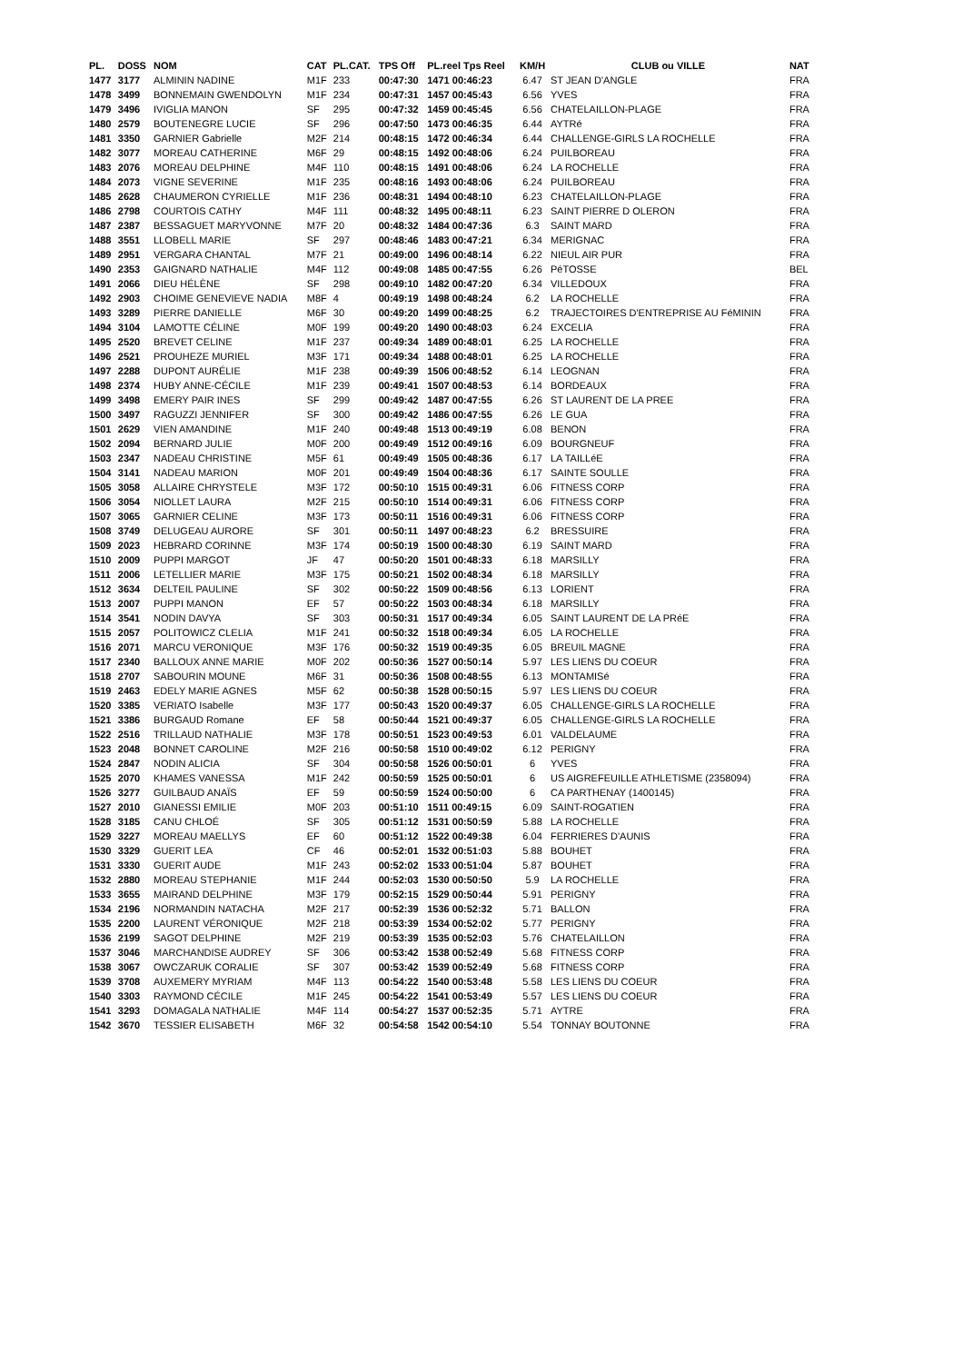| PL. | DOSS | NOM | CAT | PL.CAT. | TPS Off | PL.reel Tps Reel | KM/H | CLUB ou VILLE | NAT |
| --- | --- | --- | --- | --- | --- | --- | --- | --- | --- |
| 1477 | 3177 | ALMININ NADINE | M1F | 233 | 00:47:30 | 1471 00:46:23 | 6.47 | ST JEAN D'ANGLE | FRA |
| 1478 | 3499 | BONNEMAIN GWENDOLYN | M1F | 234 | 00:47:31 | 1457 00:45:43 | 6.56 | YVES | FRA |
| 1479 | 3496 | IVIGLIA MANON | SF | 295 | 00:47:32 | 1459 00:45:45 | 6.56 | CHATELAILLON-PLAGE | FRA |
| 1480 | 2579 | BOUTENEGRE LUCIE | SF | 296 | 00:47:50 | 1473 00:46:35 | 6.44 | AYTRé | FRA |
| 1481 | 3350 | GARNIER Gabrielle | M2F | 214 | 00:48:15 | 1472 00:46:34 | 6.44 | CHALLENGE-GIRLS LA ROCHELLE | FRA |
| 1482 | 3077 | MOREAU CATHERINE | M6F | 29 | 00:48:15 | 1492 00:48:06 | 6.24 | PUILBOREAU | FRA |
| 1483 | 2076 | MOREAU DELPHINE | M4F | 110 | 00:48:15 | 1491 00:48:06 | 6.24 | LA ROCHELLE | FRA |
| 1484 | 2073 | VIGNE SEVERINE | M1F | 235 | 00:48:16 | 1493 00:48:06 | 6.24 | PUILBOREAU | FRA |
| 1485 | 2628 | CHAUMERON CYRIELLE | M1F | 236 | 00:48:31 | 1494 00:48:10 | 6.23 | CHATELAILLON-PLAGE | FRA |
| 1486 | 2798 | COURTOIS CATHY | M4F | 111 | 00:48:32 | 1495 00:48:11 | 6.23 | SAINT PIERRE D OLERON | FRA |
| 1487 | 2387 | BESSAGUET MARYVONNE | M7F | 20 | 00:48:32 | 1484 00:47:36 | 6.3 | SAINT MARD | FRA |
| 1488 | 3551 | LLOBELL MARIE | SF | 297 | 00:48:46 | 1483 00:47:21 | 6.34 | MERIGNAC | FRA |
| 1489 | 2951 | VERGARA CHANTAL | M7F | 21 | 00:49:00 | 1496 00:48:14 | 6.22 | NIEUL AIR PUR | FRA |
| 1490 | 2353 | GAIGNARD NATHALIE | M4F | 112 | 00:49:08 | 1485 00:47:55 | 6.26 | PéTOSSE | BEL |
| 1491 | 2066 | DIEU HÉLÈNE | SF | 298 | 00:49:10 | 1482 00:47:20 | 6.34 | VILLEDOUX | FRA |
| 1492 | 2903 | CHOIME GENEVIEVE NADIA | M8F | 4 | 00:49:19 | 1498 00:48:24 | 6.2 | LA ROCHELLE | FRA |
| 1493 | 3289 | PIERRE DANIELLE | M6F | 30 | 00:49:20 | 1499 00:48:25 | 6.2 | TRAJECTOIRES D'ENTREPRISE AU FéMININ | FRA |
| 1494 | 3104 | LAMOTTE CÉLINE | M0F | 199 | 00:49:20 | 1490 00:48:03 | 6.24 | EXCELIA | FRA |
| 1495 | 2520 | BREVET CELINE | M1F | 237 | 00:49:34 | 1489 00:48:01 | 6.25 | LA ROCHELLE | FRA |
| 1496 | 2521 | PROUHEZE MURIEL | M3F | 171 | 00:49:34 | 1488 00:48:01 | 6.25 | LA ROCHELLE | FRA |
| 1497 | 2288 | DUPONT AURÉLIE | M1F | 238 | 00:49:39 | 1506 00:48:52 | 6.14 | LEOGNAN | FRA |
| 1498 | 2374 | HUBY ANNE-CÉCILE | M1F | 239 | 00:49:41 | 1507 00:48:53 | 6.14 | BORDEAUX | FRA |
| 1499 | 3498 | EMERY PAIR INES | SF | 299 | 00:49:42 | 1487 00:47:55 | 6.26 | ST LAURENT DE LA PREE | FRA |
| 1500 | 3497 | RAGUZZI JENNIFER | SF | 300 | 00:49:42 | 1486 00:47:55 | 6.26 | LE GUA | FRA |
| 1501 | 2629 | VIEN AMANDINE | M1F | 240 | 00:49:48 | 1513 00:49:19 | 6.08 | BENON | FRA |
| 1502 | 2094 | BERNARD JULIE | M0F | 200 | 00:49:49 | 1512 00:49:16 | 6.09 | BOURGNEUF | FRA |
| 1503 | 2347 | NADEAU CHRISTINE | M5F | 61 | 00:49:49 | 1505 00:48:36 | 6.17 | LA TAILLéE | FRA |
| 1504 | 3141 | NADEAU MARION | M0F | 201 | 00:49:49 | 1504 00:48:36 | 6.17 | SAINTE SOULLE | FRA |
| 1505 | 3058 | ALLAIRE CHRYSTELE | M3F | 172 | 00:50:10 | 1515 00:49:31 | 6.06 | FITNESS CORP | FRA |
| 1506 | 3054 | NIOLLET LAURA | M2F | 215 | 00:50:10 | 1514 00:49:31 | 6.06 | FITNESS CORP | FRA |
| 1507 | 3065 | GARNIER CELINE | M3F | 173 | 00:50:11 | 1516 00:49:31 | 6.06 | FITNESS CORP | FRA |
| 1508 | 3749 | DELUGEAU AURORE | SF | 301 | 00:50:11 | 1497 00:48:23 | 6.2 | BRESSUIRE | FRA |
| 1509 | 2023 | HEBRARD CORINNE | M3F | 174 | 00:50:19 | 1500 00:48:30 | 6.19 | SAINT MARD | FRA |
| 1510 | 2009 | PUPPI MARGOT | JF | 47 | 00:50:20 | 1501 00:48:33 | 6.18 | MARSILLY | FRA |
| 1511 | 2006 | LETELLIER MARIE | M3F | 175 | 00:50:21 | 1502 00:48:34 | 6.18 | MARSILLY | FRA |
| 1512 | 3634 | DELTEIL PAULINE | SF | 302 | 00:50:22 | 1509 00:48:56 | 6.13 | LORIENT | FRA |
| 1513 | 2007 | PUPPI MANON | EF | 57 | 00:50:22 | 1503 00:48:34 | 6.18 | MARSILLY | FRA |
| 1514 | 3541 | NODIN DAVYA | SF | 303 | 00:50:31 | 1517 00:49:34 | 6.05 | SAINT LAURENT DE LA PRéE | FRA |
| 1515 | 2057 | POLITOWICZ CLELIA | M1F | 241 | 00:50:32 | 1518 00:49:34 | 6.05 | LA ROCHELLE | FRA |
| 1516 | 2071 | MARCU VERONIQUE | M3F | 176 | 00:50:32 | 1519 00:49:35 | 6.05 | BREUIL MAGNE | FRA |
| 1517 | 2340 | BALLOUX ANNE MARIE | M0F | 202 | 00:50:36 | 1527 00:50:14 | 5.97 | LES LIENS DU COEUR | FRA |
| 1518 | 2707 | SABOURIN MOUNE | M6F | 31 | 00:50:36 | 1508 00:48:55 | 6.13 | MONTAMISé | FRA |
| 1519 | 2463 | EDELY MARIE AGNES | M5F | 62 | 00:50:38 | 1528 00:50:15 | 5.97 | LES LIENS DU COEUR | FRA |
| 1520 | 3385 | VERIATO Isabelle | M3F | 177 | 00:50:43 | 1520 00:49:37 | 6.05 | CHALLENGE-GIRLS LA ROCHELLE | FRA |
| 1521 | 3386 | BURGAUD Romane | EF | 58 | 00:50:44 | 1521 00:49:37 | 6.05 | CHALLENGE-GIRLS LA ROCHELLE | FRA |
| 1522 | 2516 | TRILLAUD NATHALIE | M3F | 178 | 00:50:51 | 1523 00:49:53 | 6.01 | VALDELAUME | FRA |
| 1523 | 2048 | BONNET CAROLINE | M2F | 216 | 00:50:58 | 1510 00:49:02 | 6.12 | PERIGNY | FRA |
| 1524 | 2847 | NODIN ALICIA | SF | 304 | 00:50:58 | 1526 00:50:01 | 6 | YVES | FRA |
| 1525 | 2070 | KHAMES VANESSA | M1F | 242 | 00:50:59 | 1525 00:50:01 | 6 | US AIGREFEUILLE ATHLETISME (2358094) | FRA |
| 1526 | 3277 | GUILBAUD ANAÏS | EF | 59 | 00:50:59 | 1524 00:50:00 | 6 | CA PARTHENAY (1400145) | FRA |
| 1527 | 2010 | GIANESSI EMILIE | M0F | 203 | 00:51:10 | 1511 00:49:15 | 6.09 | SAINT-ROGATIEN | FRA |
| 1528 | 3185 | CANU CHLOÉ | SF | 305 | 00:51:12 | 1531 00:50:59 | 5.88 | LA ROCHELLE | FRA |
| 1529 | 3227 | MOREAU MAELLYS | EF | 60 | 00:51:12 | 1522 00:49:38 | 6.04 | FERRIERES D'AUNIS | FRA |
| 1530 | 3329 | GUERIT LEA | CF | 46 | 00:52:01 | 1532 00:51:03 | 5.88 | BOUHET | FRA |
| 1531 | 3330 | GUERIT AUDE | M1F | 243 | 00:52:02 | 1533 00:51:04 | 5.87 | BOUHET | FRA |
| 1532 | 2880 | MOREAU STEPHANIE | M1F | 244 | 00:52:03 | 1530 00:50:50 | 5.9 | LA ROCHELLE | FRA |
| 1533 | 3655 | MAIRAND DELPHINE | M3F | 179 | 00:52:15 | 1529 00:50:44 | 5.91 | PERIGNY | FRA |
| 1534 | 2196 | NORMANDIN NATACHA | M2F | 217 | 00:52:39 | 1536 00:52:32 | 5.71 | BALLON | FRA |
| 1535 | 2200 | LAURENT VÉRONIQUE | M2F | 218 | 00:53:39 | 1534 00:52:02 | 5.77 | PERIGNY | FRA |
| 1536 | 2199 | SAGOT DELPHINE | M2F | 219 | 00:53:39 | 1535 00:52:03 | 5.76 | CHATELAILLON | FRA |
| 1537 | 3046 | MARCHANDISE AUDREY | SF | 306 | 00:53:42 | 1538 00:52:49 | 5.68 | FITNESS CORP | FRA |
| 1538 | 3067 | OWCZARUK CORALIE | SF | 307 | 00:53:42 | 1539 00:52:49 | 5.68 | FITNESS CORP | FRA |
| 1539 | 3708 | AUXEMERY MYRIAM | M4F | 113 | 00:54:22 | 1540 00:53:48 | 5.58 | LES LIENS DU COEUR | FRA |
| 1540 | 3303 | RAYMOND CÉCILE | M1F | 245 | 00:54:22 | 1541 00:53:49 | 5.57 | LES LIENS DU COEUR | FRA |
| 1541 | 3293 | DOMAGALA NATHALIE | M4F | 114 | 00:54:27 | 1537 00:52:35 | 5.71 | AYTRE | FRA |
| 1542 | 3670 | TESSIER ELISABETH | M6F | 32 | 00:54:58 | 1542 00:54:10 | 5.54 | TONNAY BOUTONNE | FRA |